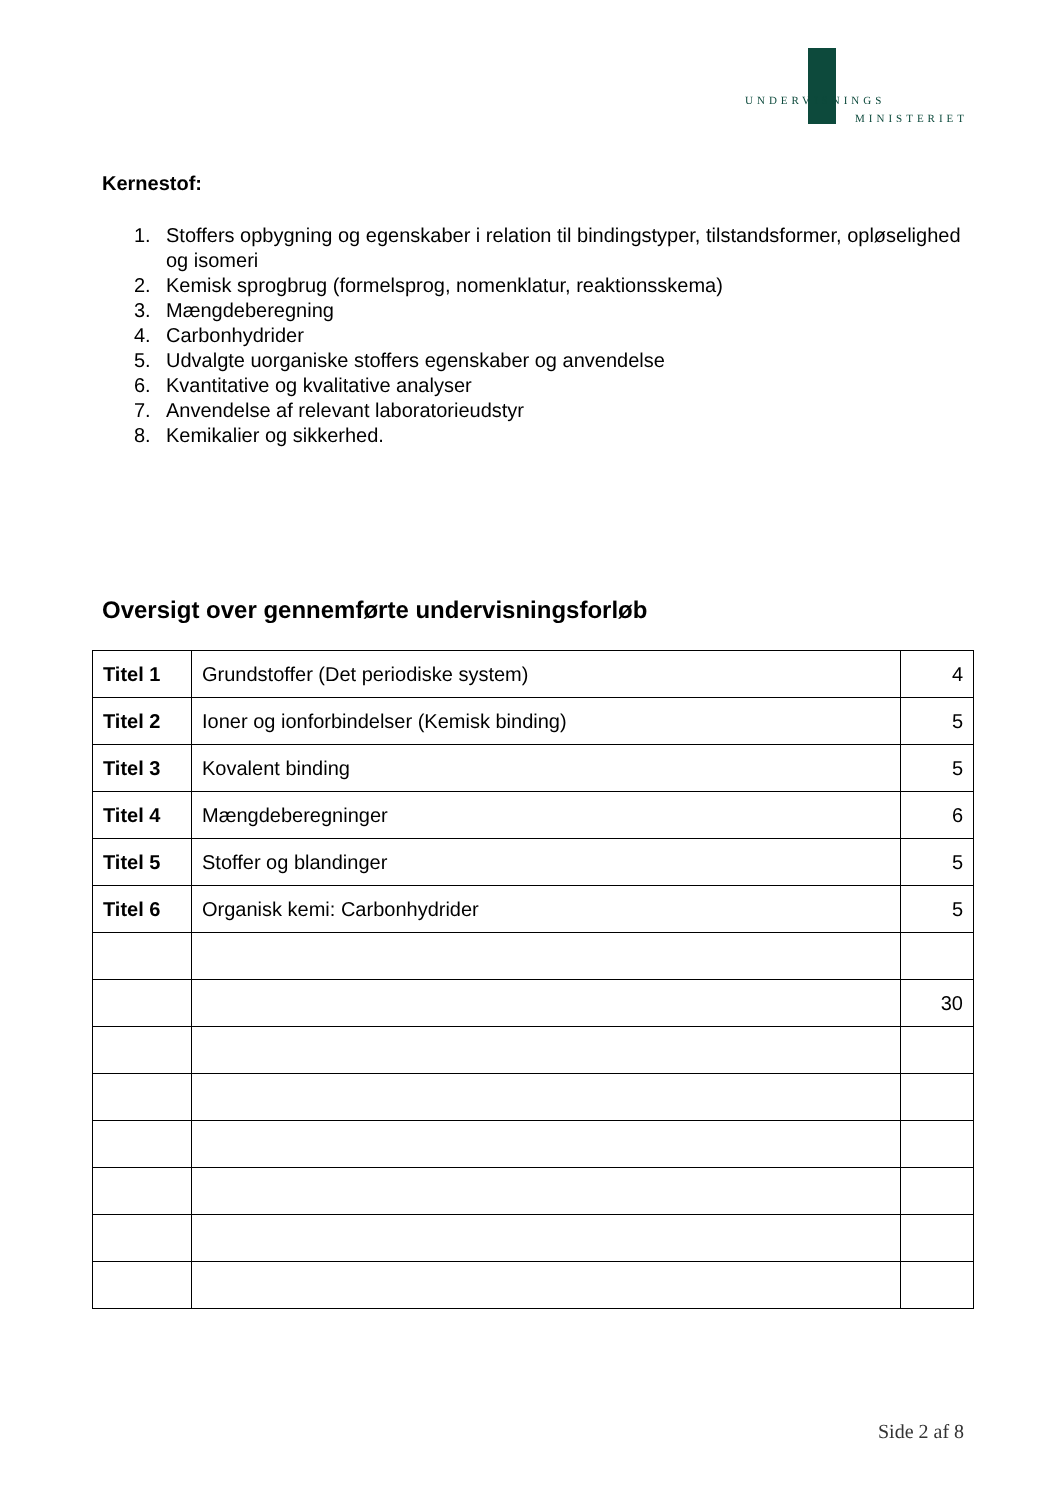UNDERVISNINGS
MINISTERIET
Kernestof:
1. Stoffers opbygning og egenskaber i relation til bindingstyper, tilstandsformer, opløselighed og isomeri
2. Kemisk sprogbrug (formelsprog, nomenklatur, reaktionsskema)
3. Mængdeberegning
4. Carbonhydrider
5. Udvalgte uorganiske stoffers egenskaber og anvendelse
6. Kvantitative og kvalitative analyser
7. Anvendelse af relevant laboratorieudstyr
8. Kemikalier og sikkerhed.
Oversigt over gennemførte undervisningsforløb
| Titel 1 | Grundstoffer (Det periodiske system) | 4 |
| Titel 2 | Ioner og ionforbindelser (Kemisk binding) | 5 |
| Titel 3 | Kovalent binding | 5 |
| Titel 4 | Mængdeberegninger | 6 |
| Titel 5 | Stoffer og blandinger | 5 |
| Titel 6 | Organisk kemi: Carbonhydrider | 5 |
| | | 30 |
Side 2 af 8